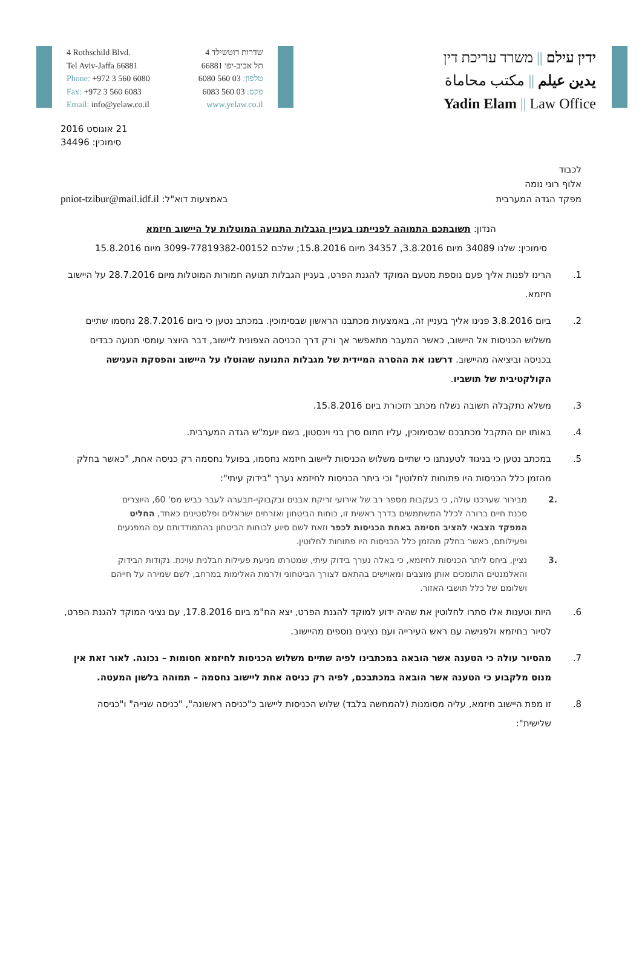4 Rothschild Blvd.
Tel Aviv-Jaffa 66881
Phone: +972 3 560 6080
Fax: +972 3 560 6083
Email: info@yelaw.co.il
שדרות רוטשילד 4
תל אביב-יפו 66881
טלפון: 03 560 6080
פקס: 03 560 6083
www.yelaw.co.il
ידין עילם || משרד עריכת דין
يدين عيلم || مكتب محاماة
Yadin Elam || Law Office
21 אוגוסט 2016
סימוכין: 34496
לכבוד
אלוף רוני נומה
מפקד הגדה המערבית באמצעות דוא"ל: pniot-tzibur@mail.idf.il
הנדון: תשובתכם התמוהה לפנייתנו בעניין הגבלות התנועה המוטלות על היישוב חיזמא
סימוכין: שלנו 34089 מיום 3.8.2016, 34357 מיום 15.8.2016; שלכם 3099-77819382-00152 מיום 15.8.2016
1. הרינו לפנות אליך פעם נוספת מטעם המוקד להגנת הפרט, בעניין הגבלות תנועה חמורות המוטלות מיום 28.7.2016 על היישוב חיזמא.
2. ביום 3.8.2016 פנינו אליך בעניין זה, באמצעות מכתבנו הראשון שבסימוכין. במכתב נטען כי ביום 28.7.2016 נחסמו שתיים משלוש הכניסות אל היישוב, כאשר המעבר מתאפשר אך ורק דרך הכניסה הצפונית ליישוב, דבר היוצר עומסי תנועה כבדים בכניסה וביציאה מהיישוב. דרשנו את ההסרה המיידית של מגבלות התנועה שהוטלו על היישוב והפסקת הענישה הקולקטיבית של תושביו.
3. משלא נתקבלה תשובה נשלח מכתב תזכורת ביום 15.8.2016.
4. באותו יום התקבל מכתבכם שבסימוכין, עליו חתום סרן בני וינסטון, בשם יועמ"ש הגדה המערבית.
5. במכתב נטען כי בניגוד לטענתנו כי שתיים משלוש הכניסות ליישוב חיזמא נחסמו, בפועל נחסמה רק כניסה אחת, "כאשר בחלק מהזמן כלל הכניסות היו פתוחות לחלוטין" וכי ביתר הכניסות לחיזמא נערך "בידוק עיתי":
.2 מבירור שערכנו עולה, כי בעקבות מספר רב של אירועי זריקת אבנים ובקבוקי-תבערה לעבר כביש מס' 60, היוצרים סכנת חיים ברורה לכלל המשתמשים בדרך ראשית זו, כוחות הביטחון ואזרחים ישראלים ופלסטינים כאחד, החליט המפקד הצבאי להציב חסימה באחת הכניסות לכפר וזאת לשם סיוע לכוחות הביטחון בהתמודדותם עם המפגעים ופעילותם, כאשר בחלק מהזמן כלל הכניסות היו פתוחות לחלוטין.
.3 נציין, ביחס ליתר הכניסות לחיזמא, כי באלה נערך בידוק עיתי, שמטרתו מניעת פעילות חבלנית עוינת. נקודות הבידוק והאלמנטים התומכים אותן מוצבים ומאוישים בהתאם לצורך הביטחוני ולרמת האלימות במרחב, לשם שמירה על חייהם ושלומם של כלל תושבי האזור.
6. היות וטענות אלו סתרו לחלוטין את שהיה ידוע למוקד להגנת הפרט, יצא הח"מ ביום 17.8.2016, עם נציגי המוקד להגנת הפרט, לסיור בחיזמא ולפגישה עם ראש העירייה ועם נציגים נוספים מהיישוב.
7. מהסיור עולה כי הטענה אשר הובאה במכתבינו לפיה שתיים משלוש הכניסות לחיזמא חסומות – נכונה. לאור זאת אין מנוס מלקבוע כי הטענה אשר הובאה במכתבכם, לפיה רק כניסה אחת ליישוב נחסמה – תמוהה בלשון המעטה.
8. זו מפת היישוב חיזמא, עליה מסומנות (להמחשה בלבד) שלוש הכניסות ליישוב כ"כניסה ראשונה", "כניסה שנייה" ו"כניסה שלישית":